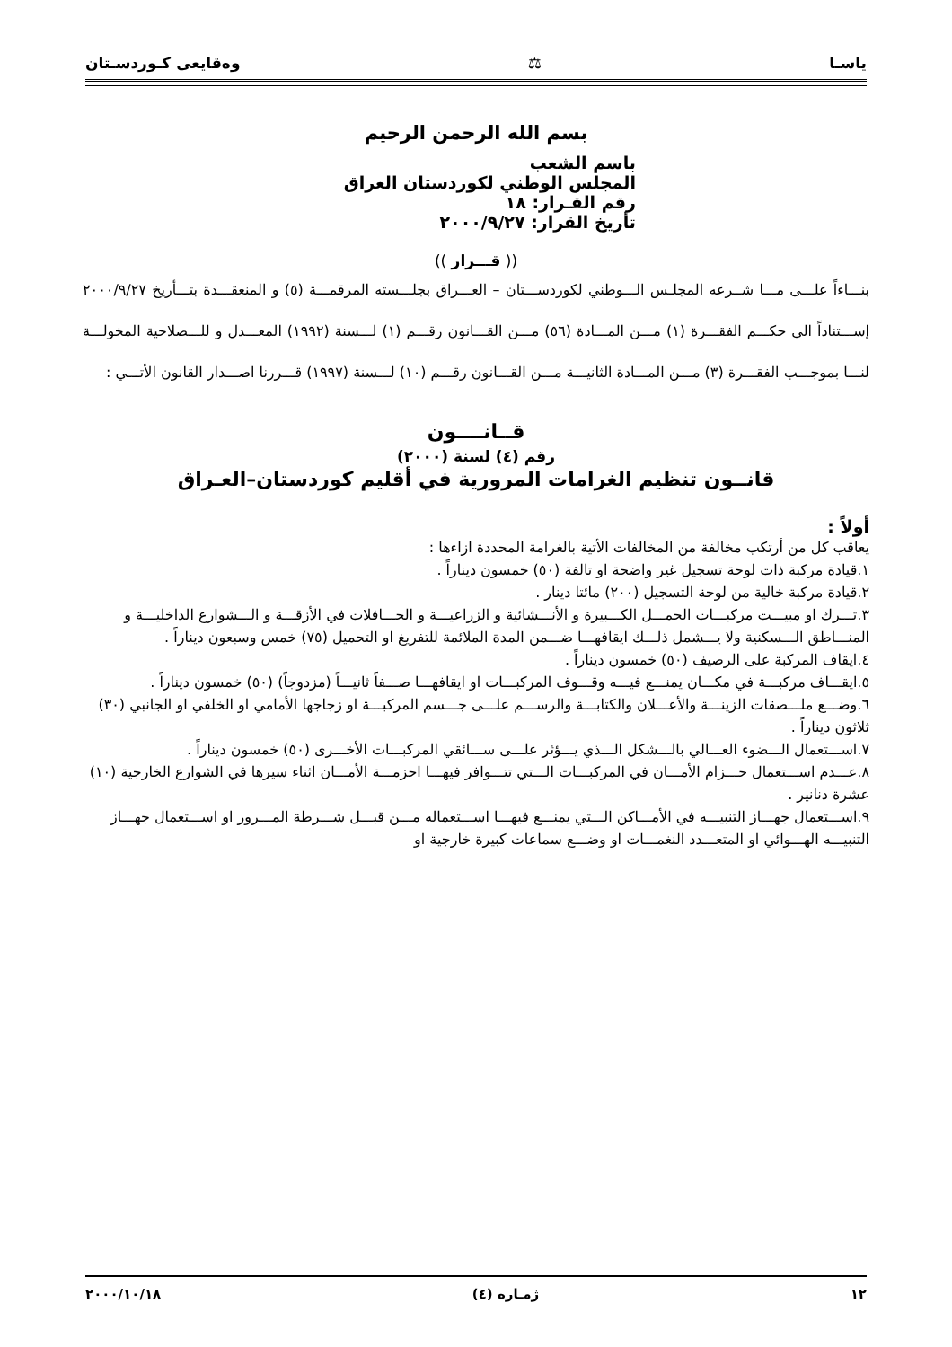یاسـا ⚖ وەقایعی کـوردسـتان
بسم الله الرحمن الرحيم
باسم الشعب
المجلس الوطني لكوردستان العراق
رقم القـرار: ١٨
تأريخ القرار: ٢٠٠٠/٩/٢٧
(( قـــرار ))
بنـــاءاً علـــى مـــا شــرعه المجلـس الـــوطني لكوردســـتان – العـــراق بجلـــسته المرقمـــة (٥) و المنعقـــدة بتـــأريخ ٢٠٠٠/٩/٢٧ إســـتناداً الى حكـــم الفقـــرة (١) مـــن المـــادة (٥٦) مـــن القـــانون رقـــم (١) لـــسنة (١٩٩٢) المعـــدل و للـــصلاحية المخولـــة لنـــا بموجـــب الفقـــرة (٣) مـــن المـــادة الثانيـــة مـــن القـــانون رقـــم (١٠) لـــسنة (١٩٩٧) قـــررنا اصـــدار القانون الأتـــي :
قــانــــون
رقم (٤) لسنة (٢٠٠٠)
قانــون تنظيم الغرامات المرورية في أقليم كوردستان–العـراق
أولاً :
يعاقب كل من أرتكب مخالفة من المخالفات الأتية بالغرامة المحددة ازاءها :
١.قيادة مركبة ذات لوحة تسجيل غير واضحة او تالفة (٥٠) خمسون ديناراً .
٢.قيادة مركبة خالية من لوحة التسجيل (٢٠٠) مائتا دينار .
٣.تـــرك او مبيـــت مركبـــات الحمـــل الكـــبيرة و الأنـــشائية و الزراعيـــة و الحـــافلات في الأزقـــة و الـــشوارع الداخليـــة و المنـــاطق الـــسكنية ولا يـــشمل ذلـــك ايقافهـــا ضـــمن المدة الملائمة للتفريغ او التحميل (٧٥) خمس وسبعون ديناراً .
٤.ايقاف المركبة على الرصيف (٥٠) خمسون ديناراً .
٥.ايقـــاف مركبـــة في مكـــان يمنـــع فيـــه وقـــوف المركبـــات او ايقافهـــا صـــفاً ثانيـــاً (مزدوجاً) (٥٠) خمسون ديناراً .
٦.وضـــع ملـــصقات الزينـــة والأعـــلان والكتابـــة والرســـم علـــى جـــسم المركبـــة او زجاجها الأمامي او الخلفي او الجانبي (٣٠) ثلاثون ديناراً .
٧.اســـتعمال الـــضوء العـــالي بالـــشكل الـــذي يـــؤثر علـــى ســـائقي المركبـــات الأخـــرى (٥٠) خمسون ديناراً .
٨.عـــدم اســـتعمال حـــزام الأمـــان في المركبـــات الـــتي تتـــوافر فيهـــا احزمـــة الأمـــان اثناء سيرها في الشوارع الخارجية (١٠) عشرة دنانير .
٩.اســـتعمال جهـــاز التنبيـــه في الأمـــاكن الـــتي يمنـــع فيهـــا اســـتعماله مـــن قبـــل شـــرطة المـــرور او اســـتعمال جهـــاز التنبيـــه الهـــوائي او المتعـــدد النغمـــات او وضـــع سماعات كبيرة خارجية او
١٢ ژمـاره (٤) ٢٠٠٠/١٠/١٨